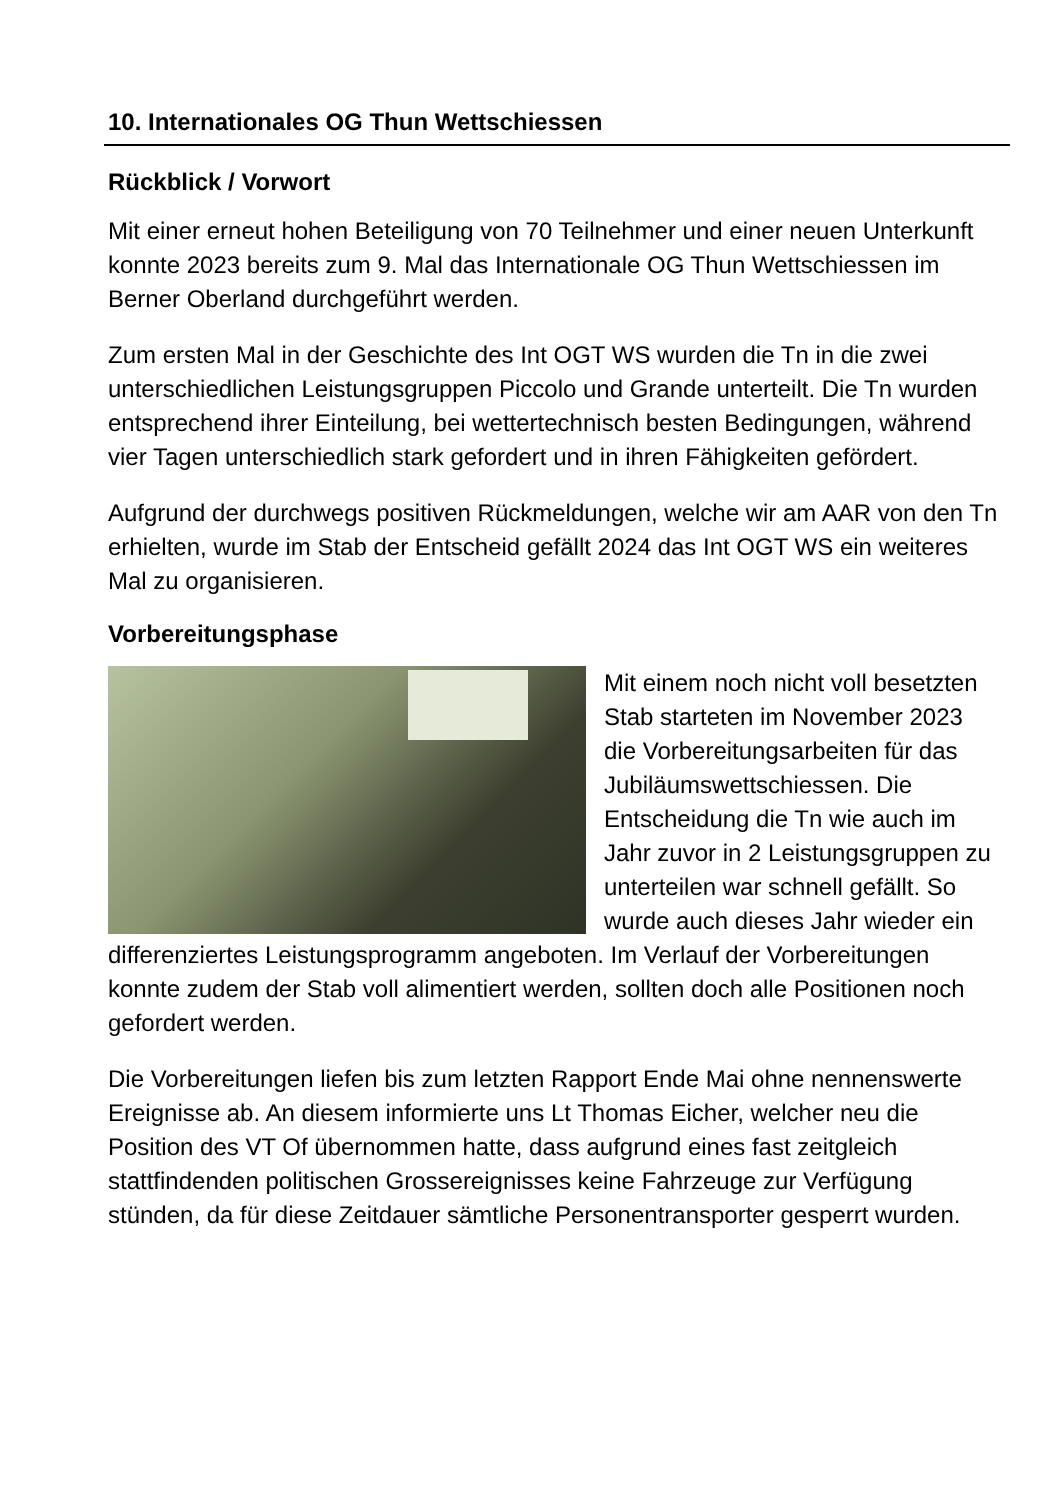10. Internationales OG Thun Wettschiessen
Rückblick / Vorwort
Mit einer erneut hohen Beteiligung von 70 Teilnehmer und einer neuen Unterkunft konnte 2023 bereits zum 9. Mal das Internationale OG Thun Wettschiessen im Berner Oberland durchgeführt werden.
Zum ersten Mal in der Geschichte des Int OGT WS wurden die Tn in die zwei unterschiedlichen Leistungsgruppen Piccolo und Grande unterteilt. Die Tn wurden entsprechend ihrer Einteilung, bei wettertechnisch besten Bedingungen, während vier Tagen unterschiedlich stark gefordert und in ihren Fähigkeiten gefördert.
Aufgrund der durchwegs positiven Rückmeldungen, welche wir am AAR von den Tn erhielten, wurde im Stab der Entscheid gefällt 2024 das Int OGT WS ein weiteres Mal zu organisieren.
Vorbereitungsphase
Mit einem noch nicht voll besetzten Stab starteten im November 2023 die Vorbereitungsarbeiten für das Jubiläumswettschiessen. Die Entscheidung die Tn wie auch im Jahr zuvor in 2 Leistungsgruppen zu unterteilen war schnell gefällt. So wurde auch dieses Jahr wieder ein differenziertes Leistungsprogramm angeboten. Im Verlauf der Vorbereitungen konnte zudem der Stab voll alimentiert werden, sollten doch alle Positionen noch gefordert werden.
Die Vorbereitungen liefen bis zum letzten Rapport Ende Mai ohne nennenswerte Ereignisse ab. An diesem informierte uns Lt Thomas Eicher, welcher neu die Position des VT Of übernommen hatte, dass aufgrund eines fast zeitgleich stattfindenden politischen Grossereignisses keine Fahrzeuge zur Verfügung stünden, da für diese Zeitdauer sämtliche Personentransporter gesperrt wurden.